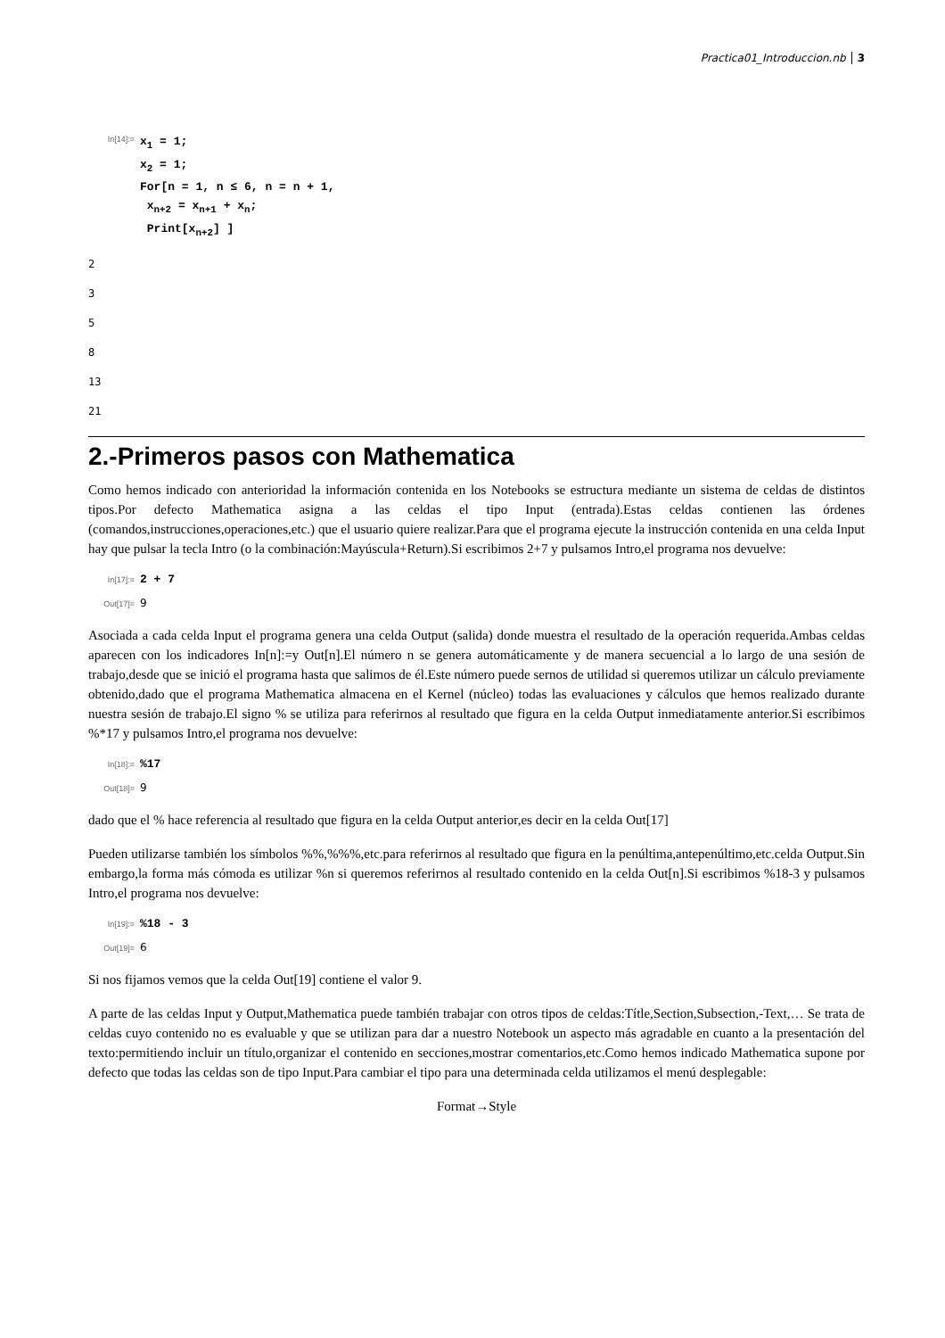Practica01_Introduccion.nb 3
In[14]:=
x<sub>1</sub> = 1;
x<sub>2</sub> = 1;
For[n = 1, n ≤ 6, n = n + 1,
x<sub>n+2</sub> = x<sub>n+1</sub> + x<sub>n</sub>;
Print[x<sub>n+2</sub>] ]
2
3
5
8
13
21
2.-Primeros pasos con Mathematica
Como hemos indicado con anterioridad la información contenida en los Notebooks se estructura mediante un sistema de celdas de distintos tipos.Por defecto Mathematica asigna a las celdas el tipo Input (entrada).Estas celdas contienen las órdenes (comandos,instrucciones,operaciones,etc.) que el usuario quiere realizar.Para que el programa ejecute la instrucción contenida en una celda Input hay que pulsar la tecla Intro (o la combinación:Mayúscula+Return).Si escribimos 2+7 y pulsamos Intro,el programa nos devuelve:
In[17]:=
2 + 7
Out[17]=
9
Asociada a cada celda Input el programa genera una celda Output (salida) donde muestra el resultado de la operación requerida.Ambas celdas aparecen con los indicadores In[n]:=y Out[n].El número n se genera automáticamente y de manera secuencial a lo largo de una sesión de trabajo,desde que se inició el programa hasta que salimos de él.Este número puede sernos de utilidad si queremos utilizar un cálculo previamente obtenido,dado que el programa Mathematica almacena en el Kernel (núcleo) todas las evaluaciones y cálculos que hemos realizado durante nuestra sesión de trabajo.El signo % se utiliza para referirnos al resultado que figura en la celda Output inmediatamente anterior.Si escribimos %*17 y pulsamos Intro,el programa nos devuelve:
In[18]:=
%17
Out[18]=
9
dado que el % hace referencia al resultado que figura en la celda Output anterior,es decir en la celda Out[17]
Pueden utilizarse también los símbolos %%,%%%,etc.para referirnos al resultado que figura en la penúltima,antepenúltimo,etc.celda Output.Sin embargo,la forma más cómoda es utilizar %n si queremos referirnos al resultado contenido en la celda Out[n].Si escribimos %18-3 y pulsamos Intro,el programa nos devuelve:
In[19]:=
%18 - 3
Out[19]=
6
Si nos fijamos vemos que la celda Out[19] contiene el valor 9.
A parte de las celdas Input y Output,Mathematica puede también trabajar con otros tipos de celdas:Títle,Section,Subsection,-Text,… Se trata de celdas cuyo contenido no es evaluable y que se utilizan para dar a nuestro Notebook un aspecto más agradable en cuanto a la presentación del texto:permitiendo incluir un título,organizar el contenido en secciones,mostrar comentarios,etc.Como hemos indicado Mathematica supone por defecto que todas las celdas son de tipo Input.Para cambiar el tipo para una determinada celda utilizamos el menú desplegable:
Format→Style